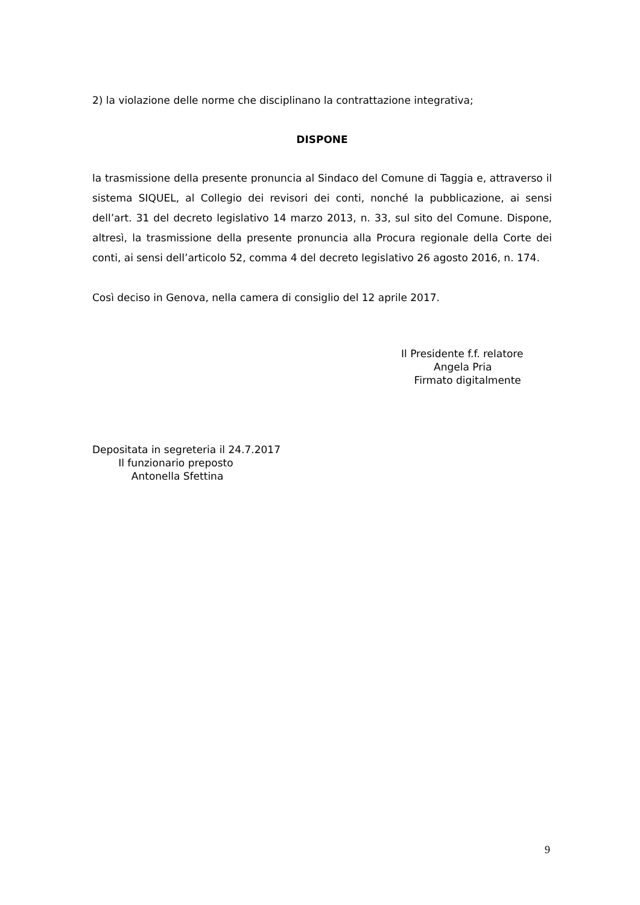2) la violazione delle norme che disciplinano la contrattazione integrativa;
DISPONE
la trasmissione della presente pronuncia al Sindaco del Comune di Taggia e, attraverso il sistema SIQUEL, al Collegio dei revisori dei conti, nonché la pubblicazione, ai sensi dell’art. 31 del decreto legislativo 14 marzo 2013, n. 33, sul sito del Comune. Dispone, altresì, la trasmissione della presente pronuncia alla Procura regionale della Corte dei conti, ai sensi dell’articolo 52, comma 4 del decreto legislativo 26 agosto 2016, n. 174.
Così deciso in Genova, nella camera di consiglio del 12 aprile 2017.
Il Presidente f.f. relatore
Angela Pria
Firmato digitalmente
Depositata in segreteria il 24.7.2017
Il funzionario preposto
Antonella Sfettina
9